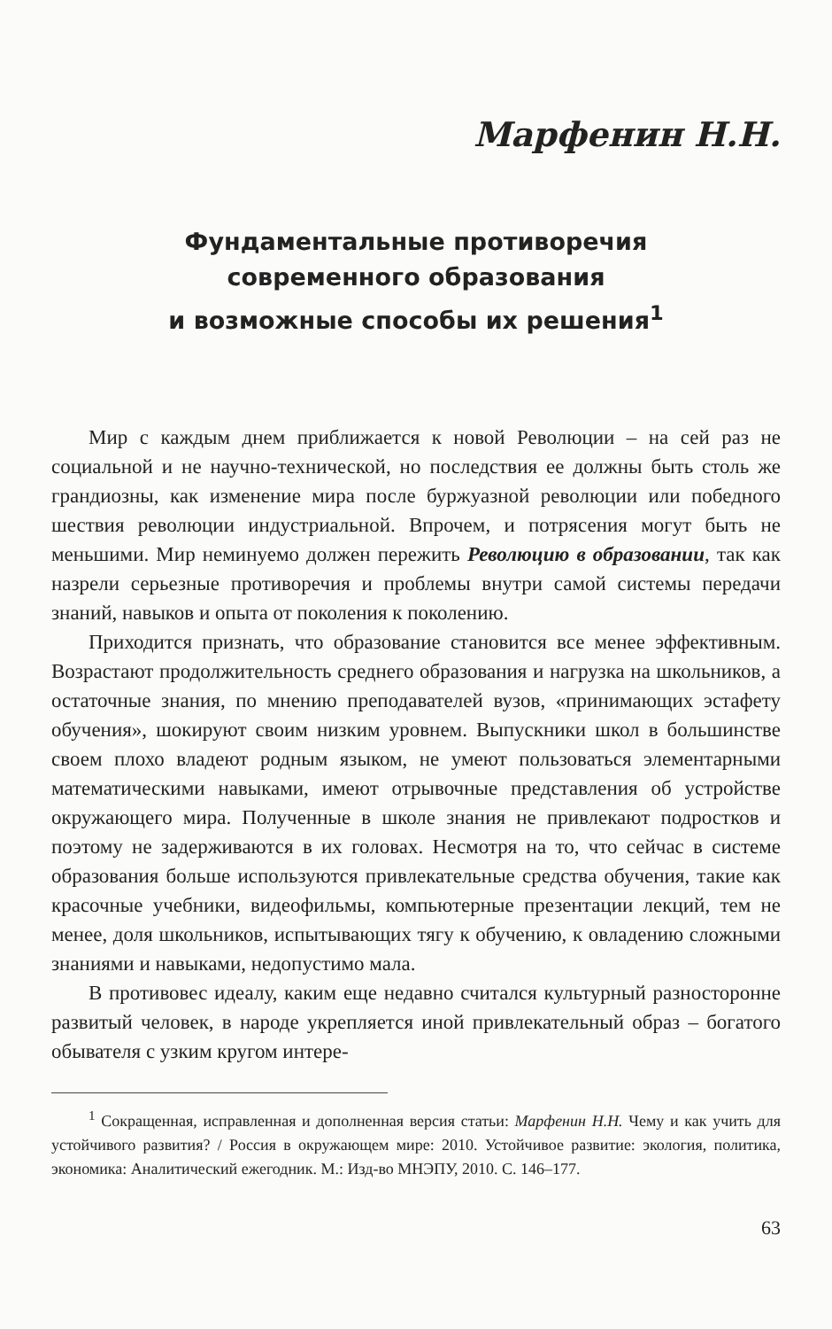Марфенин Н.Н.
Фундаментальные противоречия
современного образования
и возможные способы их решения<sup>1</sup>
Мир с каждым днем приближается к новой Революции – на сей раз не социальной и не научно-технической, но последствия ее должны быть столь же грандиозны, как изменение мира после буржуазной революции или победного шествия революции индустриальной. Впрочем, и потрясения могут быть не меньшими. Мир неминуемо должен пережить Революцию в образовании, так как назрели серьезные противоречия и проблемы внутри самой системы передачи знаний, навыков и опыта от поколения к поколению.
Приходится признать, что образование становится все менее эффективным. Возрастают продолжительность среднего образования и нагрузка на школьников, а остаточные знания, по мнению преподавателей вузов, «принимающих эстафету обучения», шокируют своим низким уровнем. Выпускники школ в большинстве своем плохо владеют родным языком, не умеют пользоваться элементарными математическими навыками, имеют отрывочные представления об устройстве окружающего мира. Полученные в школе знания не привлекают подростков и поэтому не задерживаются в их головах. Несмотря на то, что сейчас в системе образования больше используются привлекательные средства обучения, такие как красочные учебники, видеофильмы, компьютерные презентации лекций, тем не менее, доля школьников, испытывающих тягу к обучению, к овладению сложными знаниями и навыками, недопустимо мала.
В противовес идеалу, каким еще недавно считался культурный разносторонне развитый человек, в народе укрепляется иной привлекательный образ – богатого обывателя с узким кругом интере-
<sup>1</sup> Сокращенная, исправленная и дополненная версия статьи: Марфенин Н.Н. Чему и как учить для устойчивого развития? / Россия в окружающем мире: 2010. Устойчивое развитие: экология, политика, экономика: Аналитический ежегодник. М.: Изд-во МНЭПУ, 2010. С. 146–177.
63